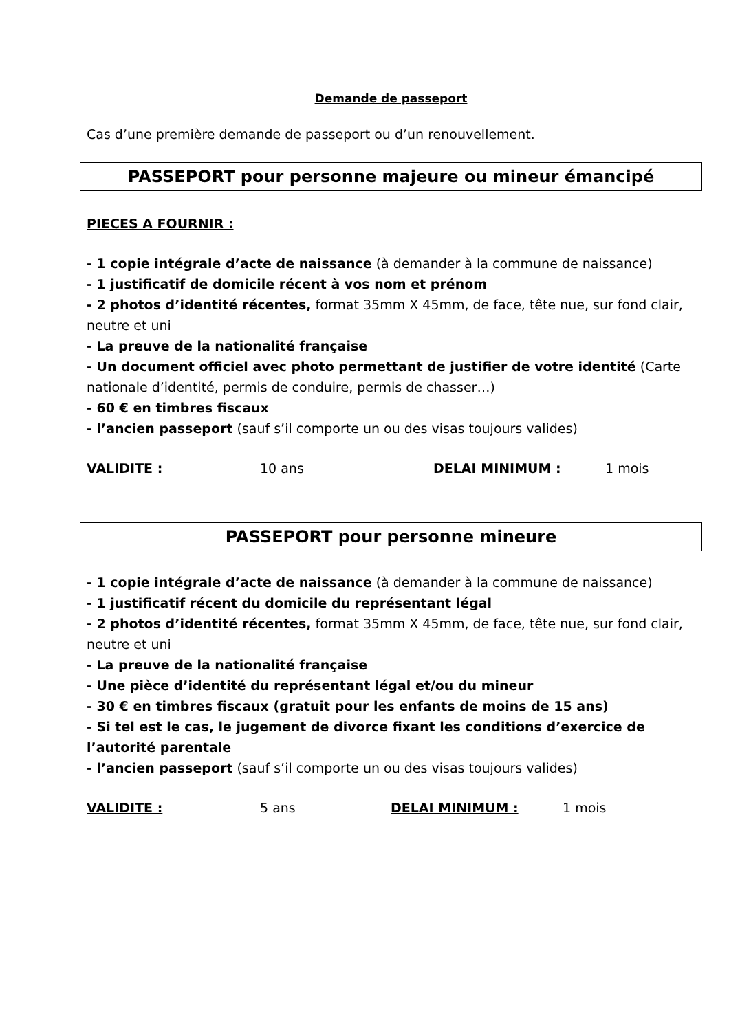Demande de passeport
Cas d’une première demande de passeport ou d’un renouvellement.
PASSEPORT pour personne majeure ou mineur émancipé
PIECES A FOURNIR :
- 1 copie intégrale d’acte de naissance (à demander à la commune de naissance)
- 1 justificatif de domicile récent à vos nom et prénom
- 2 photos d’identité récentes, format 35mm X 45mm, de face, tête nue, sur fond clair, neutre et uni
- La preuve de la nationalité française
- Un document officiel avec photo permettant de justifier de votre identité (Carte nationale d’identité, permis de conduire, permis de chasser…)
- 60 € en timbres fiscaux
- l’ancien passeport (sauf s’il comporte un ou des visas toujours valides)
VALIDITE : 10 ans DELAI MINIMUM : 1 mois
PASSEPORT pour personne mineure
- 1 copie intégrale d’acte de naissance (à demander à la commune de naissance)
- 1 justificatif récent du domicile du représentant légal
- 2 photos d’identité récentes, format 35mm X 45mm, de face, tête nue, sur fond clair, neutre et uni
- La preuve de la nationalité française
- Une pièce d’identité du représentant légal et/ou du mineur
- 30 € en timbres fiscaux (gratuit pour les enfants de moins de 15 ans)
- Si tel est le cas, le jugement de divorce fixant les conditions d’exercice de l’autorité parentale
- l’ancien passeport (sauf s’il comporte un ou des visas toujours valides)
VALIDITE : 5 ans DELAI MINIMUM : 1 mois